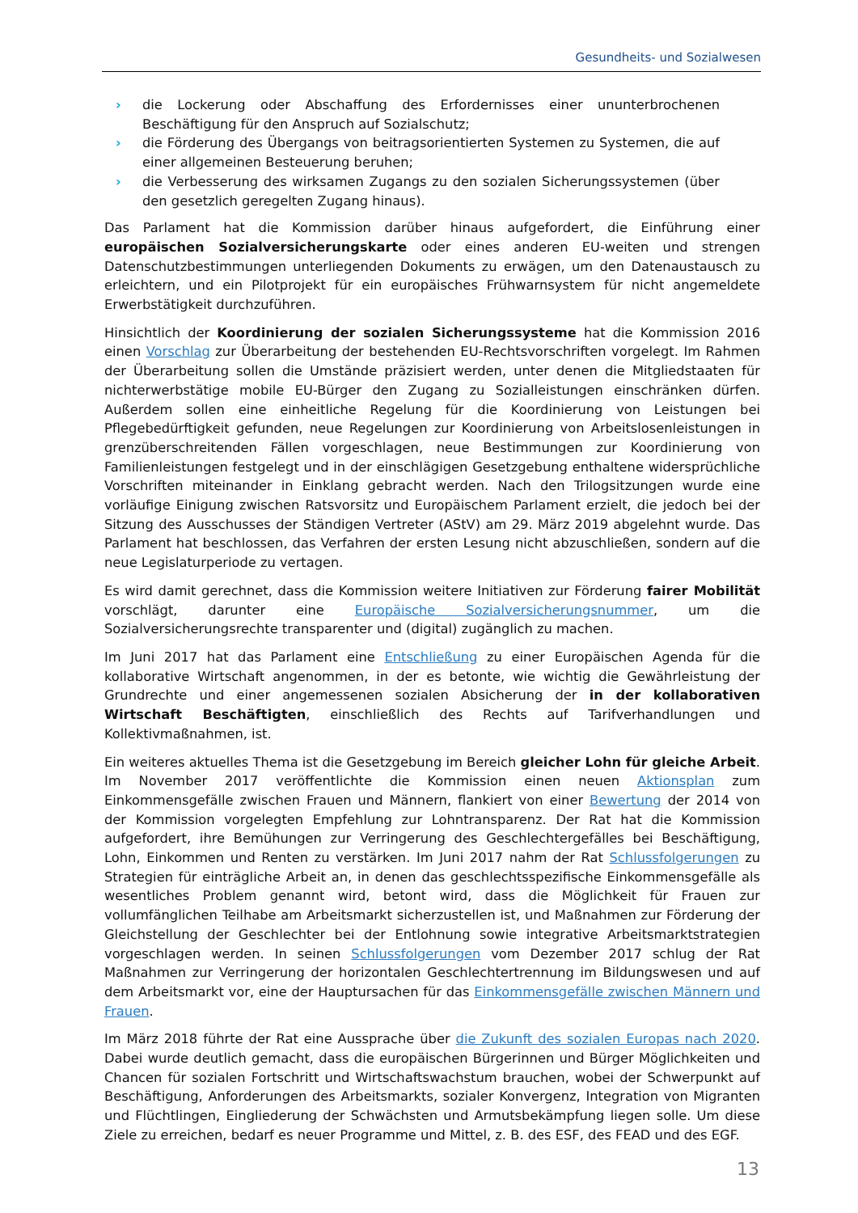Gesundheits- und Sozialwesen
› die Lockerung oder Abschaffung des Erfordernisses einer ununterbrochenen Beschäftigung für den Anspruch auf Sozialschutz;
› die Förderung des Übergangs von beitragsorientierten Systemen zu Systemen, die auf einer allgemeinen Besteuerung beruhen;
› die Verbesserung des wirksamen Zugangs zu den sozialen Sicherungssystemen (über den gesetzlich geregelten Zugang hinaus).
Das Parlament hat die Kommission darüber hinaus aufgefordert, die Einführung einer europäischen Sozialversicherungskarte oder eines anderen EU-weiten und strengen Datenschutzbestimmungen unterliegenden Dokuments zu erwägen, um den Datenaustausch zu erleichtern, und ein Pilotprojekt für ein europäisches Frühwarnsystem für nicht angemeldete Erwerbstätigkeit durchzuführen.
Hinsichtlich der Koordinierung der sozialen Sicherungssysteme hat die Kommission 2016 einen Vorschlag zur Überarbeitung der bestehenden EU-Rechtsvorschriften vorgelegt. Im Rahmen der Überarbeitung sollen die Umstände präzisiert werden, unter denen die Mitgliedstaaten für nichterwerbstätige mobile EU-Bürger den Zugang zu Sozialleistungen einschränken dürfen. Außerdem sollen eine einheitliche Regelung für die Koordinierung von Leistungen bei Pflegebedürftigkeit gefunden, neue Regelungen zur Koordinierung von Arbeitslosenleistungen in grenzüberschreitenden Fällen vorgeschlagen, neue Bestimmungen zur Koordinierung von Familienleistungen festgelegt und in der einschlägigen Gesetzgebung enthaltene widersprüchliche Vorschriften miteinander in Einklang gebracht werden. Nach den Trilogsitzungen wurde eine vorläufige Einigung zwischen Ratsvorsitz und Europäischem Parlament erzielt, die jedoch bei der Sitzung des Ausschusses der Ständigen Vertreter (AStV) am 29. März 2019 abgelehnt wurde. Das Parlament hat beschlossen, das Verfahren der ersten Lesung nicht abzuschließen, sondern auf die neue Legislaturperiode zu vertagen.
Es wird damit gerechnet, dass die Kommission weitere Initiativen zur Förderung fairer Mobilität vorschlägt, darunter eine Europäische Sozialversicherungsnummer, um die Sozialversicherungsrechte transparenter und (digital) zugänglich zu machen.
Im Juni 2017 hat das Parlament eine Entschließung zu einer Europäischen Agenda für die kollaborative Wirtschaft angenommen, in der es betonte, wie wichtig die Gewährleistung der Grundrechte und einer angemessenen sozialen Absicherung der in der kollaborativen Wirtschaft Beschäftigten, einschließlich des Rechts auf Tarifverhandlungen und Kollektivmaßnahmen, ist.
Ein weiteres aktuelles Thema ist die Gesetzgebung im Bereich gleicher Lohn für gleiche Arbeit. Im November 2017 veröffentlichte die Kommission einen neuen Aktionsplan zum Einkommensgefälle zwischen Frauen und Männern, flankiert von einer Bewertung der 2014 von der Kommission vorgelegten Empfehlung zur Lohntransparenz. Der Rat hat die Kommission aufgefordert, ihre Bemühungen zur Verringerung des Geschlechtergefälles bei Beschäftigung, Lohn, Einkommen und Renten zu verstärken. Im Juni 2017 nahm der Rat Schlussfolgerungen zu Strategien für einträgliche Arbeit an, in denen das geschlechtsspezifische Einkommensgefälle als wesentliches Problem genannt wird, betont wird, dass die Möglichkeit für Frauen zur vollumfänglichen Teilhabe am Arbeitsmarkt sicherzustellen ist, und Maßnahmen zur Förderung der Gleichstellung der Geschlechter bei der Entlohnung sowie integrative Arbeitsmarktstrategien vorgeschlagen werden. In seinen Schlussfolgerungen vom Dezember 2017 schlug der Rat Maßnahmen zur Verringerung der horizontalen Geschlechtertrennung im Bildungswesen und auf dem Arbeitsmarkt vor, eine der Hauptursachen für das Einkommensgefälle zwischen Männern und Frauen.
Im März 2018 führte der Rat eine Aussprache über die Zukunft des sozialen Europas nach 2020. Dabei wurde deutlich gemacht, dass die europäischen Bürgerinnen und Bürger Möglichkeiten und Chancen für sozialen Fortschritt und Wirtschaftswachstum brauchen, wobei der Schwerpunkt auf Beschäftigung, Anforderungen des Arbeitsmarkts, sozialer Konvergenz, Integration von Migranten und Flüchtlingen, Eingliederung der Schwächsten und Armutsbekämpfung liegen solle. Um diese Ziele zu erreichen, bedarf es neuer Programme und Mittel, z. B. des ESF, des FEAD und des EGF.
13